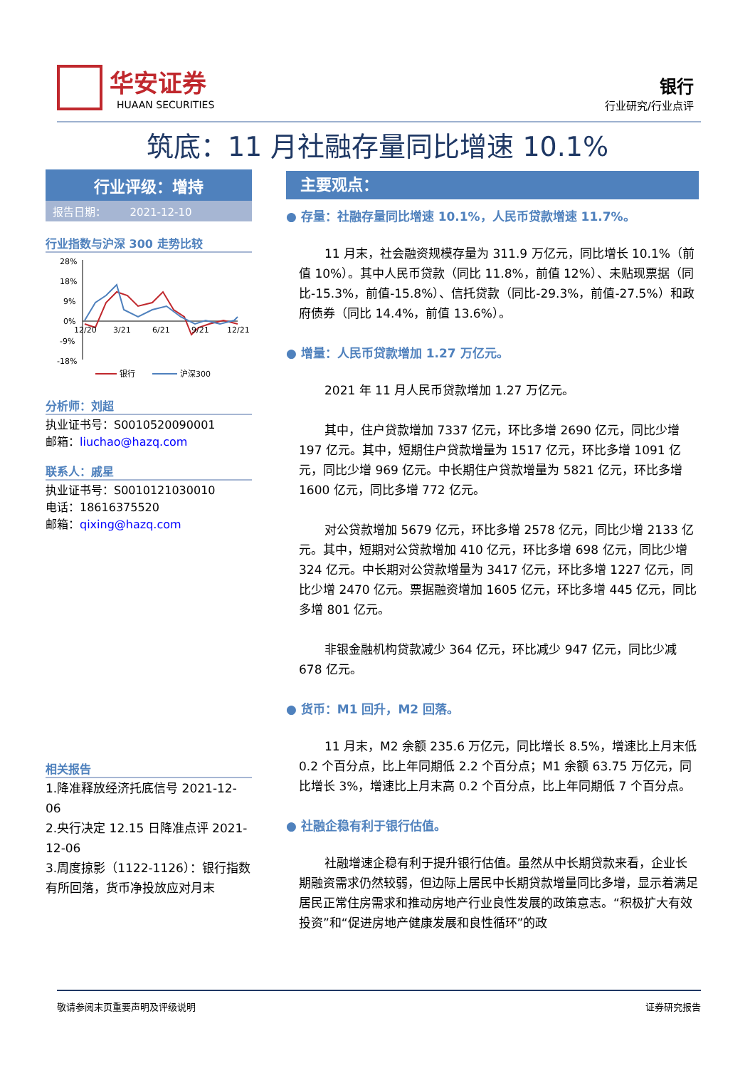华安证券
HUAAN SECURITIES
银行
行业研究/行业点评
筑底：11 月社融存量同比增速 10.1%
行业评级：增持
报告日期： 2021-12-10
行业指数与沪深 300 走势比较
28%
18%
9%
0%
-9%
-18%
12/20
3/21
6/21
9/21
12/21
银行
沪深300
分析师：刘超
执业证书号：S0010520090001
邮箱：liuchao@hazq.com
联系人：戚星
执业证书号：S0010121030010
电话：18616375520
邮箱：qixing@hazq.com
相关报告
1.降准释放经济托底信号 2021-12-06
2.央行决定 12.15 日降准点评 2021-12-06
3.周度掠影（1122-1126）：银行指数有所回落，货币净投放应对月末
主要观点：
● 存量：社融存量同比增速 10.1%，人民币贷款增速 11.7%。
11 月末，社会融资规模存量为 311.9 万亿元，同比增长 10.1%（前值 10%）。其中人民币贷款（同比 11.8%，前值 12%）、未贴现票据（同比-15.3%，前值-15.8%）、信托贷款（同比-29.3%，前值-27.5%）和政府债券（同比 14.4%，前值 13.6%）。
● 增量：人民币贷款增加 1.27 万亿元。
2021 年 11 月人民币贷款增加 1.27 万亿元。
其中，住户贷款增加 7337 亿元，环比多增 2690 亿元，同比少增 197 亿元。其中，短期住户贷款增量为 1517 亿元，环比多增 1091 亿元，同比少增 969 亿元。中长期住户贷款增量为 5821 亿元，环比多增 1600 亿元，同比多增 772 亿元。
对公贷款增加 5679 亿元，环比多增 2578 亿元，同比少增 2133 亿元。其中，短期对公贷款增加 410 亿元，环比多增 698 亿元，同比少增 324 亿元。中长期对公贷款增量为 3417 亿元，环比多增 1227 亿元，同比少增 2470 亿元。票据融资增加 1605 亿元，环比多增 445 亿元，同比多增 801 亿元。
非银金融机构贷款减少 364 亿元，环比减少 947 亿元，同比少减 678 亿元。
● 货币：M1 回升，M2 回落。
11 月末，M2 余额 235.6 万亿元，同比增长 8.5%，增速比上月末低 0.2 个百分点，比上年同期低 2.2 个百分点；M1 余额 63.75 万亿元，同比增长 3%，增速比上月末高 0.2 个百分点，比上年同期低 7 个百分点。
● 社融企稳有利于银行估值。
社融增速企稳有利于提升银行估值。虽然从中长期贷款来看，企业长期融资需求仍然较弱，但边际上居民中长期贷款增量同比多增，显示着满足居民正常住房需求和推动房地产行业良性发展的政策意志。“积极扩大有效投资”和“促进房地产健康发展和良性循环”的政
敬请参阅末页重要声明及评级说明 证券研究报告